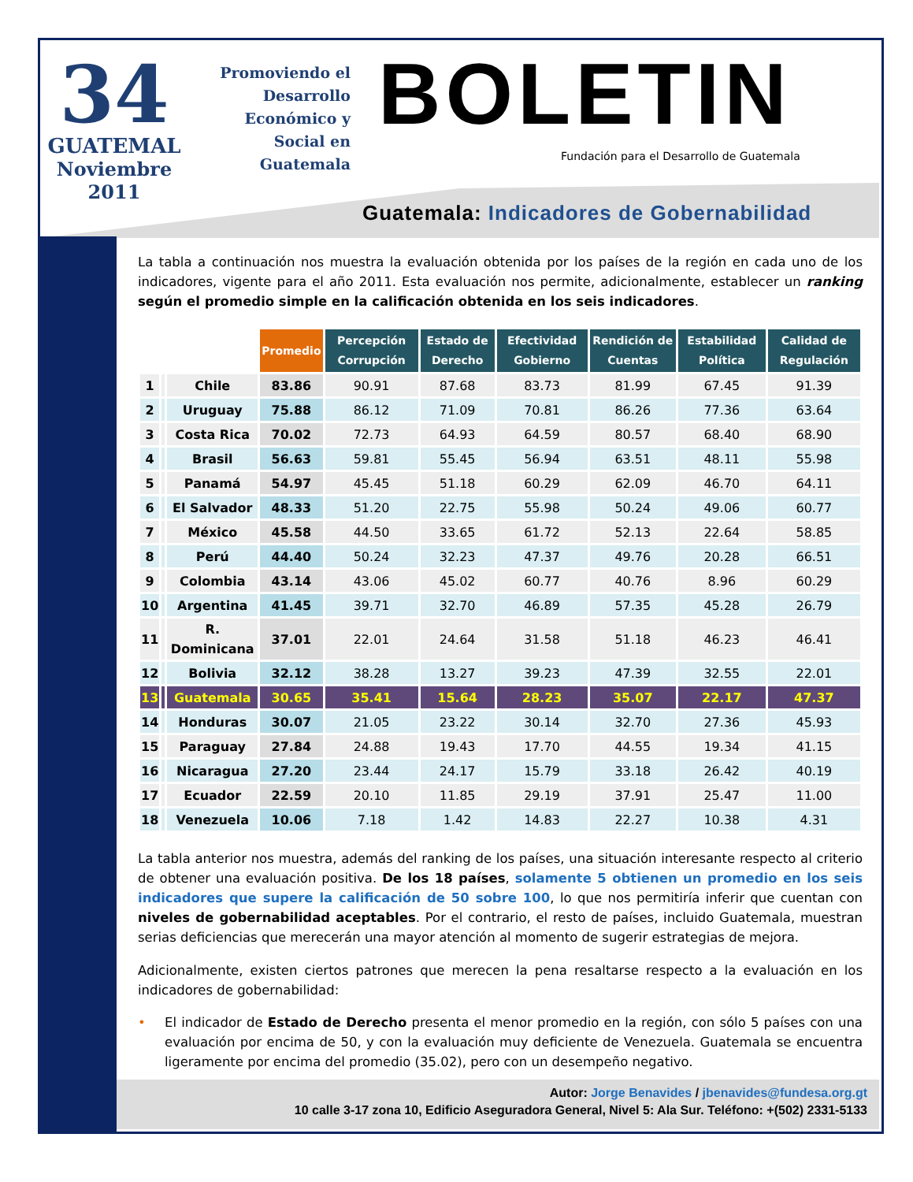34
GUATEMAL
Noviembre
2011
Promoviendo el Desarrollo Económico y Social en Guatemala
BOLETIN
Fundación para el Desarrollo de Guatemala
Guatemala: Indicadores de Gobernabilidad
La tabla a continuación nos muestra la evaluación obtenida por los países de la región en cada uno de los indicadores, vigente para el año 2011. Esta evaluación nos permite, adicionalmente, establecer un ranking según el promedio simple en la calificación obtenida en los seis indicadores.
| | | | Promedio | Percepción Corrupción | Estado de Derecho | Efectividad Gobierno | Rendición de Cuentas | Estabilidad Política | Calidad de Regulación |
| --- | --- | --- | --- | --- | --- | --- | --- | --- | --- |
| 1 | | Chile | 83.86 | 90.91 | 87.68 | 83.73 | 81.99 | 67.45 | 91.39 |
| 2 | | Uruguay | 75.88 | 86.12 | 71.09 | 70.81 | 86.26 | 77.36 | 63.64 |
| 3 | | Costa Rica | 70.02 | 72.73 | 64.93 | 64.59 | 80.57 | 68.40 | 68.90 |
| 4 | | Brasil | 56.63 | 59.81 | 55.45 | 56.94 | 63.51 | 48.11 | 55.98 |
| 5 | | Panamá | 54.97 | 45.45 | 51.18 | 60.29 | 62.09 | 46.70 | 64.11 |
| 6 | | El Salvador | 48.33 | 51.20 | 22.75 | 55.98 | 50.24 | 49.06 | 60.77 |
| 7 | | México | 45.58 | 44.50 | 33.65 | 61.72 | 52.13 | 22.64 | 58.85 |
| 8 | | Perú | 44.40 | 50.24 | 32.23 | 47.37 | 49.76 | 20.28 | 66.51 |
| 9 | | Colombia | 43.14 | 43.06 | 45.02 | 60.77 | 40.76 | 8.96 | 60.29 |
| 10 | | Argentina | 41.45 | 39.71 | 32.70 | 46.89 | 57.35 | 45.28 | 26.79 |
| 11 | | R. Dominicana | 37.01 | 22.01 | 24.64 | 31.58 | 51.18 | 46.23 | 46.41 |
| 12 | | Bolivia | 32.12 | 38.28 | 13.27 | 39.23 | 47.39 | 32.55 | 22.01 |
| 13 | | Guatemala | 30.65 | 35.41 | 15.64 | 28.23 | 35.07 | 22.17 | 47.37 |
| 14 | | Honduras | 30.07 | 21.05 | 23.22 | 30.14 | 32.70 | 27.36 | 45.93 |
| 15 | | Paraguay | 27.84 | 24.88 | 19.43 | 17.70 | 44.55 | 19.34 | 41.15 |
| 16 | | Nicaragua | 27.20 | 23.44 | 24.17 | 15.79 | 33.18 | 26.42 | 40.19 |
| 17 | | Ecuador | 22.59 | 20.10 | 11.85 | 29.19 | 37.91 | 25.47 | 11.00 |
| 18 | | Venezuela | 10.06 | 7.18 | 1.42 | 14.83 | 22.27 | 10.38 | 4.31 |
La tabla anterior nos muestra, además del ranking de los países, una situación interesante respecto al criterio de obtener una evaluación positiva. De los 18 países, solamente 5 obtienen un promedio en los seis indicadores que supere la calificación de 50 sobre 100, lo que nos permitiría inferir que cuentan con niveles de gobernabilidad aceptables. Por el contrario, el resto de países, incluido Guatemala, muestran serias deficiencias que merecerán una mayor atención al momento de sugerir estrategias de mejora.
Adicionalmente, existen ciertos patrones que merecen la pena resaltarse respecto a la evaluación en los indicadores de gobernabilidad:
• El indicador de Estado de Derecho presenta el menor promedio en la región, con sólo 5 países con una evaluación por encima de 50, y con la evaluación muy deficiente de Venezuela. Guatemala se encuentra ligeramente por encima del promedio (35.02), pero con un desempeño negativo.
Autor: Jorge Benavides / jbenavides@fundesa.org.gt
10 calle 3-17 zona 10, Edificio Aseguradora General, Nivel 5: Ala Sur. Teléfono: +(502) 2331-5133